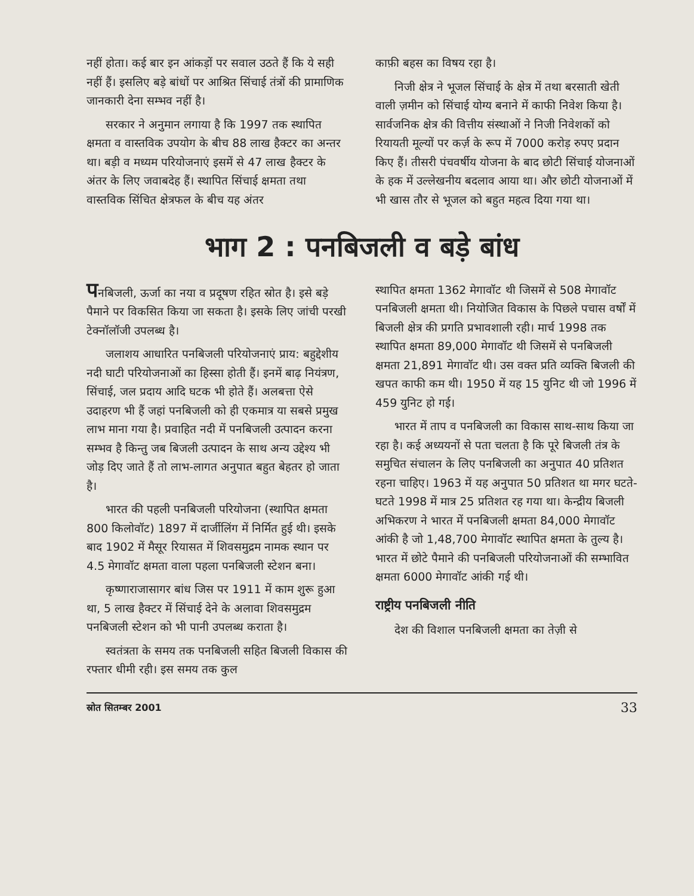नहीं होता। कई बार इन आंकड़ों पर सवाल उठते हैं कि ये सही नहीं हैं। इसलिए बड़े बांधों पर आश्रित सिंचाई तंत्रों की प्रामाणिक जानकारी देना सम्भव नहीं है।
सरकार ने अनुमान लगाया है कि 1997 तक स्थापित क्षमता व वास्तविक उपयोग के बीच 88 लाख हैक्टर का अन्तर था। बड़ी व मध्यम परियोजनाएं इसमें से 47 लाख हैक्टर के अंतर के लिए जवाबदेह हैं। स्थापित सिंचाई क्षमता तथा वास्तविक सिंचित क्षेत्रफल के बीच यह अंतर
काफ़ी बहस का विषय रहा है।
निजी क्षेत्र ने भूजल सिंचाई के क्षेत्र में तथा बरसाती खेती वाली ज़मीन को सिंचाई योग्य बनाने में काफी निवेश किया है। सार्वजनिक क्षेत्र की वित्तीय संस्थाओं ने निजी निवेशकों को रियायती मूल्यों पर कर्ज़ के रूप में 7000 करोड़ रुपए प्रदान किए हैं। तीसरी पंचवर्षीय योजना के बाद छोटी सिंचाई योजनाओं के हक में उल्लेखनीय बदलाव आया था। और छोटी योजनाओं में भी खास तौर से भूजल को बहुत महत्व दिया गया था।
भाग 2 : पनबिजली व बड़े बांध
पनबिजली, ऊर्जा का नया व प्रदूषण रहित स्रोत है। इसे बड़े पैमाने पर विकसित किया जा सकता है। इसके लिए जांची परखी टेक्नॉलॉजी उपलब्ध है।
जलाशय आधारित पनबिजली परियोजनाएं प्राय: बहुद्देशीय नदी घाटी परियोजनाओं का हिस्सा होती हैं। इनमें बाढ़ नियंत्रण, सिंचाई, जल प्रदाय आदि घटक भी होते हैं। अलबत्ता ऐसे उदाहरण भी हैं जहां पनबिजली को ही एकमात्र या सबसे प्रमुख लाभ माना गया है। प्रवाहित नदी में पनबिजली उत्पादन करना सम्भव है किन्तु जब बिजली उत्पादन के साथ अन्य उद्देश्य भी जोड़ दिए जाते हैं तो लाभ-लागत अनुपात बहुत बेहतर हो जाता है।
भारत की पहली पनबिजली परियोजना (स्थापित क्षमता 800 किलोवॉट) 1897 में दार्जीलिंग में निर्मित हुई थी। इसके बाद 1902 में मैसूर रियासत में शिवसमुद्रम नामक स्थान पर 4.5 मेगावॉट क्षमता वाला पहला पनबिजली स्टेशन बना।
कृष्णाराजासागर बांध जिस पर 1911 में काम शुरू हुआ था, 5 लाख हैक्टर में सिंचाई देने के अलावा शिवसमुद्रम पनबिजली स्टेशन को भी पानी उपलब्ध कराता है।
स्वतंत्रता के समय तक पनबिजली सहित बिजली विकास की रफ्तार धीमी रही। इस समय तक कुल
स्थापित क्षमता 1362 मेगावॉट थी जिसमें से 508 मेगावॉट पनबिजली क्षमता थी। नियोजित विकास के पिछले पचास वर्षों में बिजली क्षेत्र की प्रगति प्रभावशाली रही। मार्च 1998 तक स्थापित क्षमता 89,000 मेगावॉट थी जिसमें से पनबिजली क्षमता 21,891 मेगावॉट थी। उस वक्त प्रति व्यक्ति बिजली की खपत काफी कम थी। 1950 में यह 15 युनिट थी जो 1996 में 459 युनिट हो गई।
भारत में ताप व पनबिजली का विकास साथ-साथ किया जा रहा है। कई अध्ययनों से पता चलता है कि पूरे बिजली तंत्र के समुचित संचालन के लिए पनबिजली का अनुपात 40 प्रतिशत रहना चाहिए। 1963 में यह अनुपात 50 प्रतिशत था मगर घटते-घटते 1998 में मात्र 25 प्रतिशत रह गया था। केन्द्रीय बिजली अभिकरण ने भारत में पनबिजली क्षमता 84,000 मेगावॉट आंकी है जो 1,48,700 मेगावॉट स्थापित क्षमता के तुल्य है। भारत में छोटे पैमाने की पनबिजली परियोजनाओं की सम्भावित क्षमता 6000 मेगावॉट आंकी गई थी।
राष्ट्रीय पनबिजली नीति
देश की विशाल पनबिजली क्षमता का तेज़ी से
स्रोत सितम्बर 2001 33